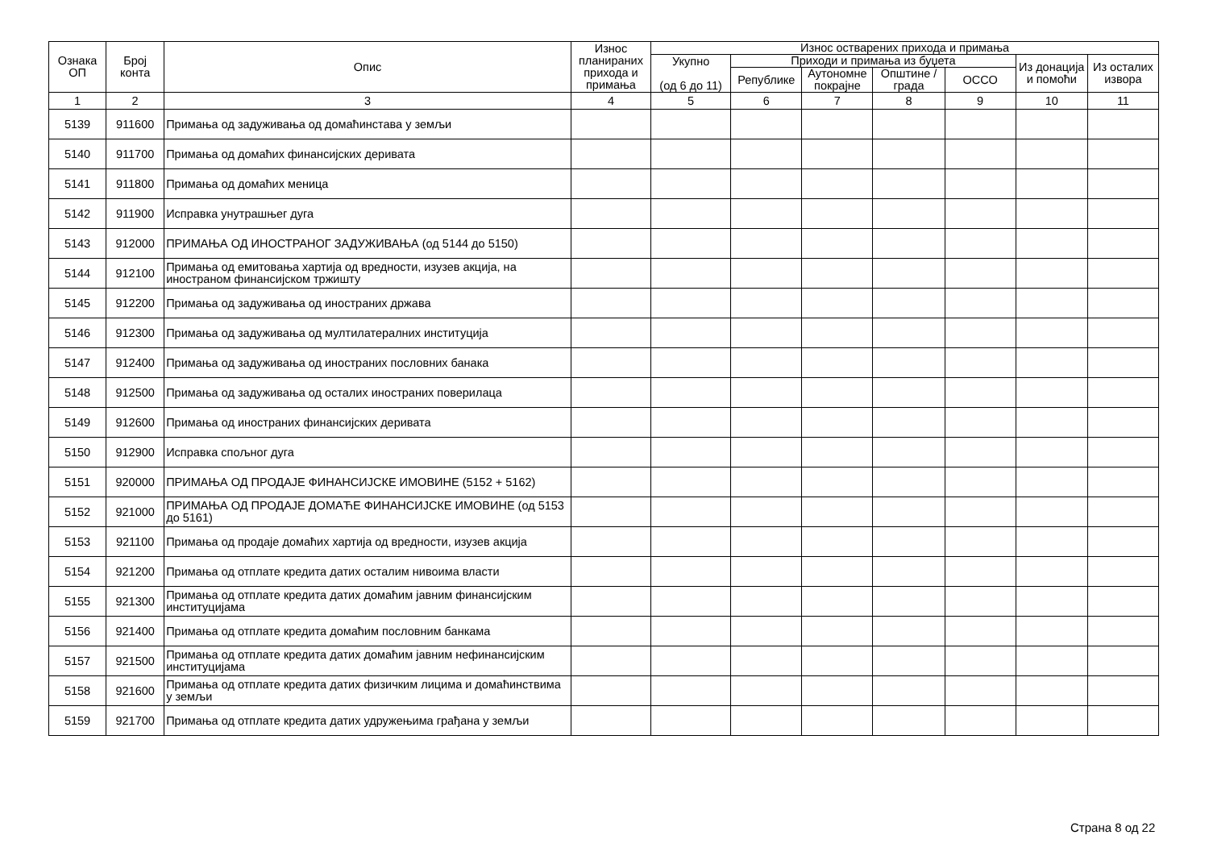| Ознака ОП | Број конта | Опис | Износ планираних прихода и примања | Износ остварених прихода и примања | | | | | | |
| --- | --- | --- | --- | --- | --- | --- | --- | --- | --- | --- |
| | | | | Укупно (од 6 до 11) | Приходи и примања из буџета | | | | Из донација и помоћи | Из осталих извора |
| | | | | | Републике | Аутономне покрајне | Општине / града | ОССО | | |
| 1 | 2 | 3 | 4 | 5 | 6 | 7 | 8 | 9 | 10 | 11 |
| 5139 | 911600 | Примања од задуживања од домаћинстава у земљи | | | | | | | | |
| 5140 | 911700 | Примања од домаћих финансијских деривата | | | | | | | | |
| 5141 | 911800 | Примања од домаћих меница | | | | | | | | |
| 5142 | 911900 | Исправка унутрашњег дуга | | | | | | | | |
| 5143 | 912000 | ПРИМАЊА ОД ИНОСТРАНОГ ЗАДУЖИВАЊА (од 5144 до 5150) | | | | | | | | |
| 5144 | 912100 | Примања од емитовања хартија од вредности, изузев акција, на иностраном финансијском тржишту | | | | | | | | |
| 5145 | 912200 | Примања од задуживања од иностраних држава | | | | | | | | |
| 5146 | 912300 | Примања од задуживања од мултилатералних институција | | | | | | | | |
| 5147 | 912400 | Примања од задуживања од иностраних пословних банака | | | | | | | | |
| 5148 | 912500 | Примања од задуживања од осталих иностраних поверилаца | | | | | | | | |
| 5149 | 912600 | Примања од иностраних финансијских деривата | | | | | | | | |
| 5150 | 912900 | Исправка спољног дуга | | | | | | | | |
| 5151 | 920000 | ПРИМАЊА ОД ПРОДАЈЕ ФИНАНСИЈСКЕ ИМОВИНЕ (5152 + 5162) | | | | | | | | |
| 5152 | 921000 | ПРИМАЊА ОД ПРОДАЈЕ ДОМАЋЕ ФИНАНСИЈСКЕ ИМОВИНЕ (од 5153 до 5161) | | | | | | | | |
| 5153 | 921100 | Примања од продаје домаћих хартија од вредности, изузев акција | | | | | | | | |
| 5154 | 921200 | Примања од отплате кредита датих осталим нивоима власти | | | | | | | | |
| 5155 | 921300 | Примања од отплате кредита датих домаћим јавним финансијским институцијама | | | | | | | | |
| 5156 | 921400 | Примања од отплате кредита домаћим пословним банкама | | | | | | | | |
| 5157 | 921500 | Примања од отплате кредита датих домаћим јавним нефинансијским институцијама | | | | | | | | |
| 5158 | 921600 | Примања од отплате кредита датих физичким лицима и домаћинствима у земљи | | | | | | | | |
| 5159 | 921700 | Примања од отплате кредита датих удружењима грађана у земљи | | | | | | | | |
Страна 8 од 22